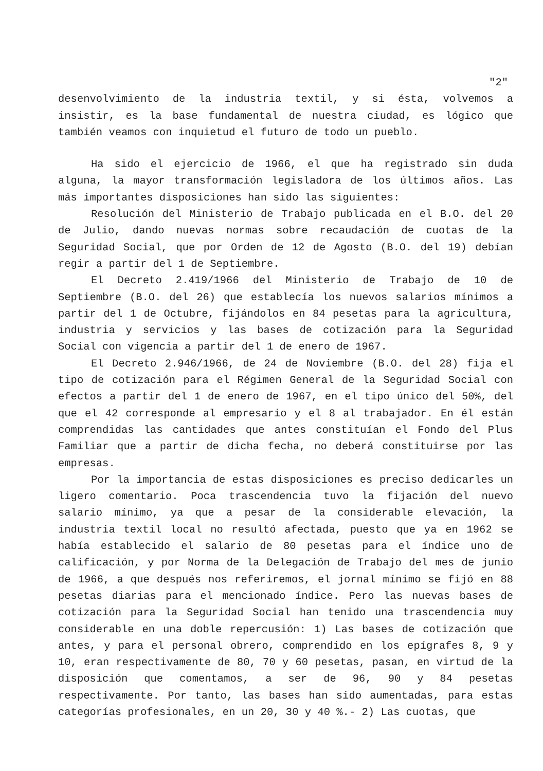"2"
desenvolvimiento de la industria textil, y si ésta, volvemos a insistir, es la base fundamental de nuestra ciudad, es lógico que también veamos con inquietud el futuro de todo un pueblo.
Ha sido el ejercicio de 1966, el que ha registrado sin duda alguna, la mayor transformación legisladora de los últimos años. Las más importantes disposiciones han sido las siguientes:
Resolución del Ministerio de Trabajo publicada en el B.O. del 20 de Julio, dando nuevas normas sobre recaudación de cuotas de la Seguridad Social, que por Orden de 12 de Agosto (B.O. del 19) debían regir a partir del 1 de Septiembre.
El Decreto 2.419/1966 del Ministerio de Trabajo de 10 de Septiembre (B.O. del 26) que establecía los nuevos salarios mínimos a partir del 1 de Octubre, fijándolos en 84 pesetas para la agricultura, industria y servicios y las bases de cotización para la Seguridad Social con vigencia a partir del 1 de enero de 1967.
El Decreto 2.946/1966, de 24 de Noviembre (B.O. del 28) fija el tipo de cotización para el Régimen General de la Seguridad Social con efectos a partir del 1 de enero de 1967, en el tipo único del 50%, del que el 42 corresponde al empresario y el 8 al trabajador. En él están comprendidas las cantidades que antes constituían el Fondo del Plus Familiar que a partir de dicha fecha, no deberá constituirse por las empresas.
Por la importancia de estas disposiciones es preciso dedicarles un ligero comentario. Poca trascendencia tuvo la fijación del nuevo salario mínimo, ya que a pesar de la considerable elevación, la industria textil local no resultó afectada, puesto que ya en 1962 se había establecido el salario de 80 pesetas para el índice uno de calificación, y por Norma de la Delegación de Trabajo del mes de junio de 1966, a que después nos referiremos, el jornal mínimo se fijó en 88 pesetas diarias para el mencionado índice. Pero las nuevas bases de cotización para la Seguridad Social han tenido una trascendencia muy considerable en una doble repercusión: 1) Las bases de cotización que antes, y para el personal obrero, comprendido en los epígrafes 8, 9 y 10, eran respectivamente de 80, 70 y 60 pesetas, pasan, en virtud de la disposición que comentamos, a ser de 96, 90 y 84 pesetas respectivamente. Por tanto, las bases han sido aumentadas, para estas categorías profesionales, en un 20, 30 y 40 %.- 2) Las cuotas, que